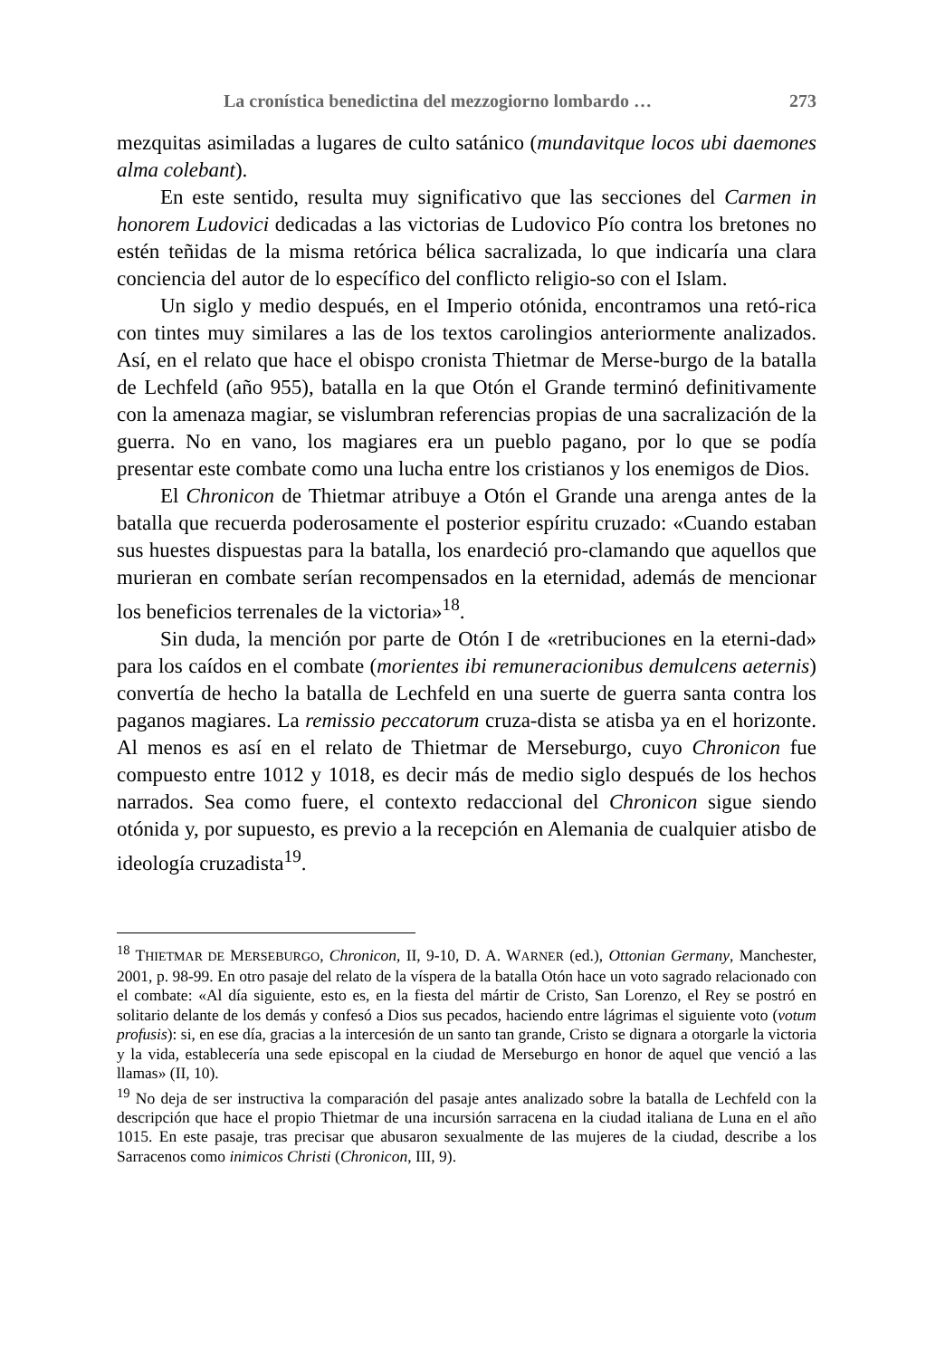La cronística benedictina del mezzogiorno lombardo … 273
mezquitas asimiladas a lugares de culto satánico (mundavitque locos ubi daemones alma colebant).
En este sentido, resulta muy significativo que las secciones del Carmen in honorem Ludovici dedicadas a las victorias de Ludovico Pío contra los bretones no estén teñidas de la misma retórica bélica sacralizada, lo que indicaría una clara conciencia del autor de lo específico del conflicto religio-so con el Islam.
Un siglo y medio después, en el Imperio otónida, encontramos una retó-rica con tintes muy similares a las de los textos carolingios anteriormente analizados. Así, en el relato que hace el obispo cronista Thietmar de Merse-burgo de la batalla de Lechfeld (año 955), batalla en la que Otón el Grande terminó definitivamente con la amenaza magiar, se vislumbran referencias propias de una sacralización de la guerra. No en vano, los magiares era un pueblo pagano, por lo que se podía presentar este combate como una lucha entre los cristianos y los enemigos de Dios.
El Chronicon de Thietmar atribuye a Otón el Grande una arenga antes de la batalla que recuerda poderosamente el posterior espíritu cruzado: «Cuando estaban sus huestes dispuestas para la batalla, los enardeció pro-clamando que aquellos que murieran en combate serían recompensados en la eternidad, además de mencionar los beneficios terrenales de la victoria»<sup>18</sup>.
Sin duda, la mención por parte de Otón I de «retribuciones en la eterni-dad» para los caídos en el combate (morientes ibi remuneracionibus demulcens aeternis) convertía de hecho la batalla de Lechfeld en una suerte de guerra santa contra los paganos magiares. La remissio peccatorum cruza-dista se atisba ya en el horizonte. Al menos es así en el relato de Thietmar de Merseburgo, cuyo Chronicon fue compuesto entre 1012 y 1018, es decir más de medio siglo después de los hechos narrados. Sea como fuere, el contexto redaccional del Chronicon sigue siendo otónida y, por supuesto, es previo a la recepción en Alemania de cualquier atisbo de ideología cruzadista<sup>19</sup>.
<sup>18</sup> THIETMAR DE MERSEBURGO, Chronicon, II, 9-10, D. A. WARNER (ed.), Ottonian Germany, Manchester, 2001, p. 98-99. En otro pasaje del relato de la víspera de la batalla Otón hace un voto sagrado relacionado con el combate: «Al día siguiente, esto es, en la fiesta del mártir de Cristo, San Lorenzo, el Rey se postró en solitario delante de los demás y confesó a Dios sus pecados, haciendo entre lágrimas el siguiente voto (votum profusis): si, en ese día, gracias a la intercesión de un santo tan grande, Cristo se dignara a otorgarle la victoria y la vida, establecería una sede episcopal en la ciudad de Merseburgo en honor de aquel que venció a las llamas» (II, 10).
<sup>19</sup> No deja de ser instructiva la comparación del pasaje antes analizado sobre la batalla de Lechfeld con la descripción que hace el propio Thietmar de una incursión sarracena en la ciudad italiana de Luna en el año 1015. En este pasaje, tras precisar que abusaron sexualmente de las mujeres de la ciudad, describe a los Sarracenos como inimicos Christi (Chronicon, III, 9).